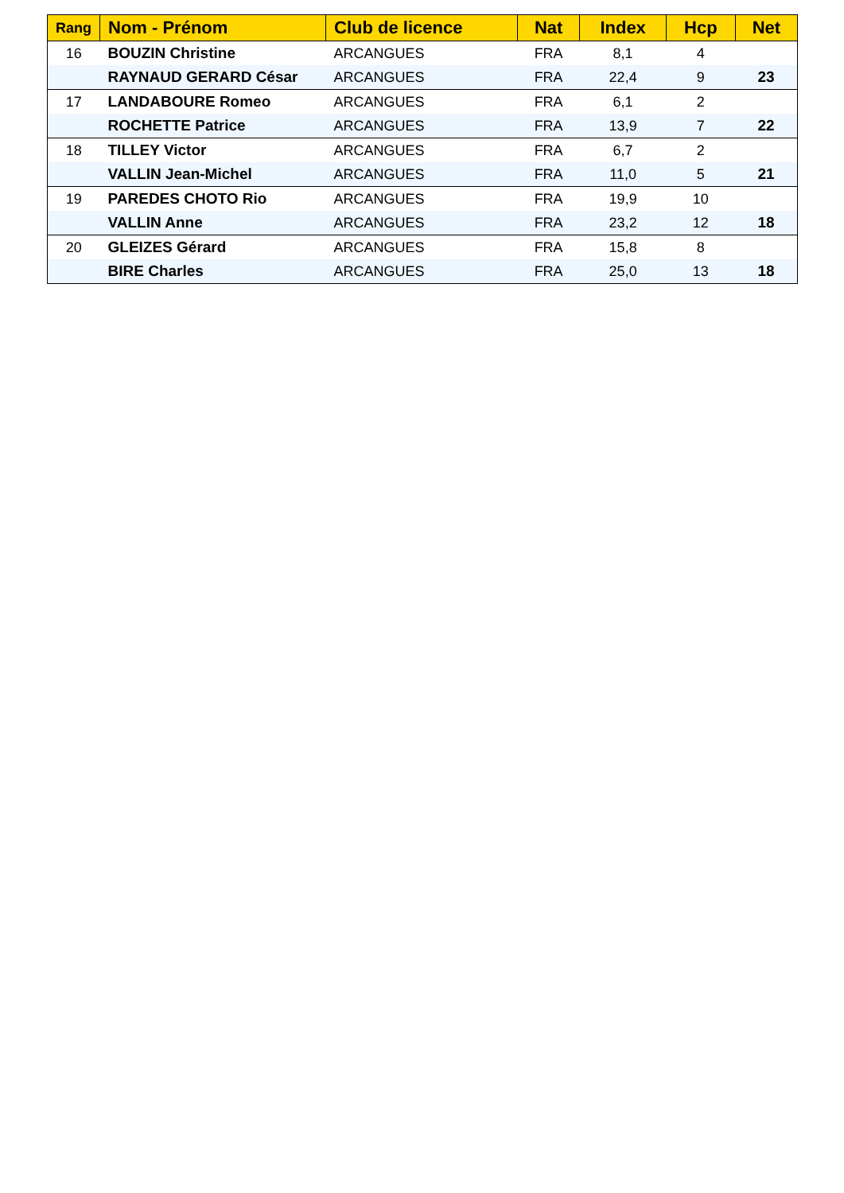| Rang | Nom - Prénom | Club de licence | Nat | Index | Hcp | Net |
| --- | --- | --- | --- | --- | --- | --- |
| 16 | BOUZIN Christine | ARCANGUES | FRA | 8,1 | 4 | |
| | RAYNAUD GERARD César | ARCANGUES | FRA | 22,4 | 9 | 23 |
| 17 | LANDABOURE Romeo | ARCANGUES | FRA | 6,1 | 2 | |
| | ROCHETTE Patrice | ARCANGUES | FRA | 13,9 | 7 | 22 |
| 18 | TILLEY Victor | ARCANGUES | FRA | 6,7 | 2 | |
| | VALLIN Jean-Michel | ARCANGUES | FRA | 11,0 | 5 | 21 |
| 19 | PAREDES CHOTO Rio | ARCANGUES | FRA | 19,9 | 10 | |
| | VALLIN Anne | ARCANGUES | FRA | 23,2 | 12 | 18 |
| 20 | GLEIZES Gérard | ARCANGUES | FRA | 15,8 | 8 | |
| | BIRE Charles | ARCANGUES | FRA | 25,0 | 13 | 18 |